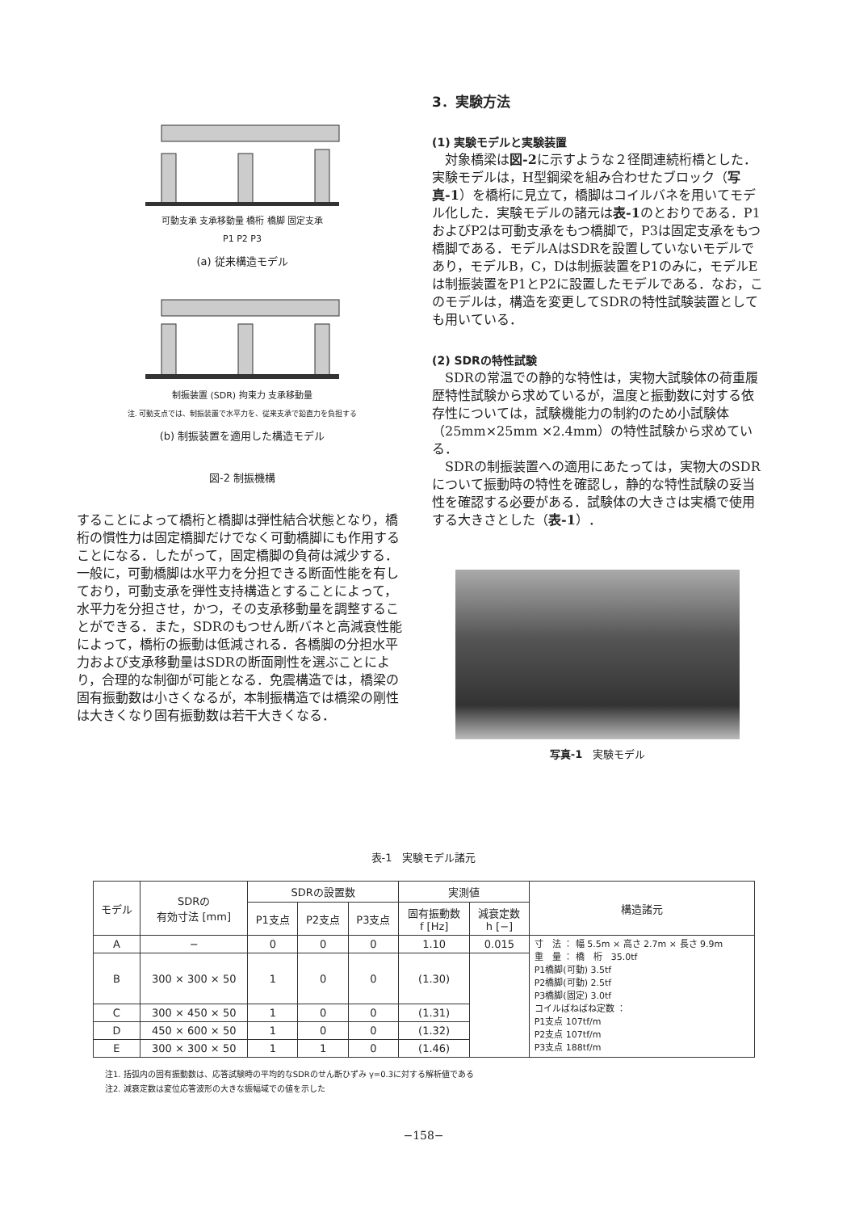可動支承 支承移動量 橋桁 橋脚 固定支承
P1 P2 P3
(a) 従来構造モデル
制振装置 (SDR) 拘束力 支承移動量
注. 可動支点では、制振装置で水平力を、従来支承で鉛直力を負担する
(b) 制振装置を適用した構造モデル
図-2 制振機構
することによって橋桁と橋脚は弾性結合状態となり，橋桁の慣性力は固定橋脚だけでなく可動橋脚にも作用することになる．したがって，固定橋脚の負荷は減少する．一般に，可動橋脚は水平力を分担できる断面性能を有しており，可動支承を弾性支持構造とすることによって，水平力を分担させ，かつ，その支承移動量を調整することができる．また，SDRのもつせん断バネと高減衰性能によって，橋桁の振動は低減される．各橋脚の分担水平力および支承移動量はSDRの断面剛性を選ぶことにより，合理的な制御が可能となる．免震構造では，橋梁の固有振動数は小さくなるが，本制振構造では橋梁の剛性は大きくなり固有振動数は若干大きくなる．
3．実験方法
(1) 実験モデルと実験装置
対象橋梁は図-2に示すような２径間連続桁橋とした．実験モデルは，H型鋼梁を組み合わせたブロック（写真-1）を橋桁に見立て，橋脚はコイルバネを用いてモデル化した．実験モデルの諸元は表-1のとおりである．P1およびP2は可動支承をもつ橋脚で，P3は固定支承をもつ橋脚である．モデルAはSDRを設置していないモデルであり，モデルB，C，Dは制振装置をP1のみに，モデルEは制振装置をP1とP2に設置したモデルである．なお，このモデルは，構造を変更してSDRの特性試験装置としても用いている．
(2) SDRの特性試験
SDRの常温での静的な特性は，実物大試験体の荷重履歴特性試験から求めているが，温度と振動数に対する依存性については，試験機能力の制約のため小試験体（25mm×25mm ×2.4mm）の特性試験から求めている．
SDRの制振装置への適用にあたっては，実物大のSDRについて振動時の特性を確認し，静的な特性試験の妥当性を確認する必要がある．試験体の大きさは実橋で使用する大きさとした（表-1）．
写真-1　実験モデル
表-1　実験モデル諸元
| モデル | SDRの 有効寸法 [mm] | SDRの設置数 | | | 実測値 | | 構造諸元 |
| --- | --- | --- | --- | --- | --- | --- | --- |
| | | P1支点 | P2支点 | P3支点 | 固有振動数 f [Hz] | 減衰定数 h [−] | |
| A | − | 0 | 0 | 0 | 1.10 | 0.015 | 寸 法 ： 幅 5.5m × 高さ 2.7m × 長さ 9.9m 重 量 ： 橋 桁 35.0tf P1橋脚(可動) 3.5tf P2橋脚(可動) 2.5tf P3橋脚(固定) 3.0tf コイルばねばね定数 ： P1支点 107tf/m P2支点 107tf/m P3支点 188tf/m |
| B | 300 × 300 × 50 | 1 | 0 | 0 | (1.30) | | |
| C | 300 × 450 × 50 | 1 | 0 | 0 | (1.31) | | |
| D | 450 × 600 × 50 | 1 | 0 | 0 | (1.32) | | |
| E | 300 × 300 × 50 | 1 | 1 | 0 | (1.46) | | |
注1. 括弧内の固有振動数は、応答試験時の平均的なSDRのせん断ひずみ γ=0.3に対する解析値である
注2. 減衰定数は変位応答波形の大きな振幅域での値を示した
−158−